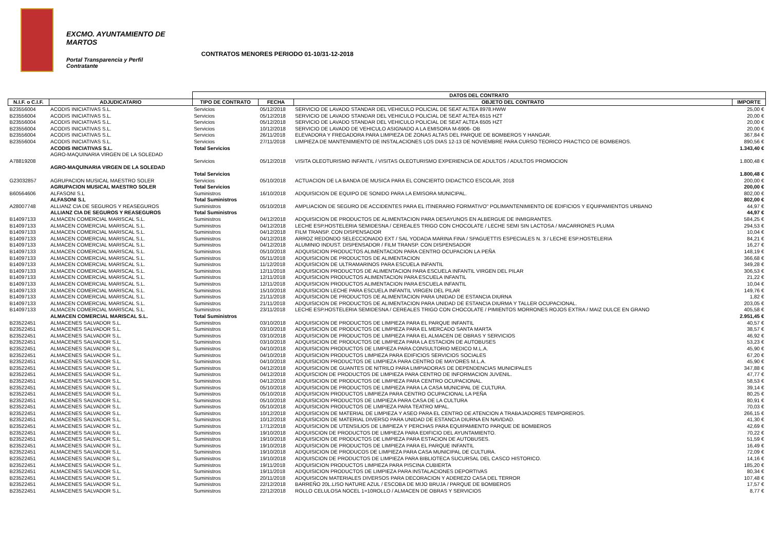EXCMO. AYUNTAMIENTO DE
MARTOS
Portal Transparencia y Perfil
Contratante
CONTRATOS MENORES PERIODO 01-10/31-12-2018
| | | DATOS DEL CONTRATO | | | |
| --- | --- | --- | --- | --- | --- |
| N.I.F. o C.I.F. | ADJUDICATARIO | TIPO DE CONTRATO | FECHA | OBJETO DEL CONTRATO | IMPORTE |
| B23556004 | ACODIS INICIATIVAS S.L. | Servicios | 05/12/2018 | SERVICIO DE LAVADO STANDAR DEL VEHICULO POLICIAL DE SEAT ALTEA 8978.HWW | 25,00 € |
| B23556004 | ACODIS INICIATIVAS S.L. | Servicios | 05/12/2018 | SERVICIO DE LAVADO STANDAR DEL VEHICULO POLICIAL DE SEAT ALTEA 6515 HZT | 20,00 € |
| B23556004 | ACODIS INICIATIVAS S.L. | Servicios | 05/12/2018 | SERVICIO DE LAVADO STANDAR DEL VEHICULO POLICIAL DE SEAT ALTEA 6505 HZT | 20,00 € |
| B23556004 | ACODIS INICIATIVAS S.L. | Servicios | 10/12/2018 | SERVICIO DE LAVADO DE VEHICULO ASIGNADO A LA EMISORA M-6906- OB | 20,00 € |
| B23556004 | ACODIS INICIATIVAS S.L. | Servicios | 26/11/2018 | ELEVADORA Y FREGADORA PARA LIMPIEZA DE ZONAS ALTAS DEL PARQUE DE BOMBEROS Y HANGAR. | 367,84 € |
| B23556004 | ACODIS INICIATIVAS S.L. | Servicios | 27/11/2018 | LIMPIEZA DE MANTENIMIENTO DE INSTALACIONES LOS DIAS 12-13 DE NOVIEMBRE PARA CURSO TEORICO PRACTICO DE BOMBEROS. | 890,56 € |
| | ACODIS INICIATIVAS S.L. | Total Servicios | | | 1.343,40 € |
| | AGRO-MAQUINARIA VIRGEN DE LA SOLEDAD | | | | |
| A78819208 | | Servicios | 05/12/2018 | VISITA OLEOTURISMO INFANTIL / VISITAS OLEOTURISMO EXPERIENCIA DE ADULTOS / ADULTOS PROMOCION | 1.800,48 € |
| | AGRO-MAQUINARIA VIRGEN DE LA SOLEDAD | | | | |
| | | Total Servicios | | | 1.800,48 € |
| G23032857 | AGRUPACION MUSICAL MAESTRO SOLER | Servicios | 05/10/2018 | ACTUACION DE LA BANDA DE MUSICA PARA EL CONCIERTO DIDACTICO ESCOLAR, 2018 | 200,00 € |
| | AGRUPACION MUSICAL MAESTRO SOLER | Total Servicios | | | 200,00 € |
| B60564606 | ALFASONI S.L | Suministros | 16/10/2018 | ADQUISICION DE EQUIPO DE SONIDO PARA LA EMISORA MUNICIPAL. | 802,00 € |
| | ALFASONI S.L | Total Suministros | | | 802,00 € |
| A28007748 | ALLIANZ CIA DE SEGUROS Y REASEGUROS | Suministros | 05/10/2018 | AMPLIACION DE SEGURO DE ACCIDENTES PARA EL ITINERARIO FORMATIVO" POLIMANTENIMIENTO DE EDIFICIOS Y EQUIPAMIENTOS URBANO | 44,97 € |
| | ALLIANZ CIA DE SEGUROS Y REASEGUROS | Total Suministros | | | 44,97 € |
| B14097133 | ALMACEN COMERCIAL MARISCAL S.L. | Suministros | 04/12/2018 | ADQUISICION DE PRODUCTOS DE ALIMENTACION PARA DESAYUNOS EN ALBERGUE DE INMIGRANTES. | 584,25 € |
| B14097133 | ALMACEN COMERCIAL MARISCAL S.L. | Suministros | 04/12/2018 | LECHE ESP.HOSTELERIA SEMIDESNA / CEREALES TRIGO CON CHOCOLATE / LECHE SEMI SIN LACTOSA / MACARRONES PLUMA | 294,53 € |
| B14097133 | ALMACEN COMERCIAL MARISCAL S.L. | Suministros | 04/12/2018 | FILM TRANSP. CON DISPENSADOR | 10,04 € |
| B14097133 | ALMACEN COMERCIAL MARISCAL S.L. | Suministros | 04/12/2018 | ARROZ REDONDO SELECCIONADO EXT / SAL YODADA MARINA FINA / SPAGUETTIS ESPECIALES N. 3 / LECHE ESP.HOSTELERIA | 84,21 € |
| B14097133 | ALMACEN COMERCIAL MARISCAL S.L. | Suministros | 04/12/2018 | ALUMINIO INDUST. DISPENSADOR / FILM TRANSP. CON DISPENSADOR | 16,27 € |
| B14097133 | ALMACEN COMERCIAL MARISCAL S.L. | Suministros | 05/10/2018 | ADQUISICION PRODUCTOS ALIMENTACION PARA CENTRO OCUPACION LA PEÑA | 148,19 € |
| B14097133 | ALMACEN COMERCIAL MARISCAL S.L. | Suministros | 05/11/2018 | ADQUISICION DE PRODUCTOS DE ALIMENTACION | 366,68 € |
| B14097133 | ALMACEN COMERCIAL MARISCAL S.L. | Suministros | 11/12/2018 | ADQUISICION DE ULTRAMARINOS PARA ESCUELA INFANTIL | 349,28 € |
| B14097133 | ALMACEN COMERCIAL MARISCAL S.L. | Suministros | 12/11/2018 | ADQUISICION PRODUCTOS DE ALIMENTACION PARA ESCUELA INFANTIL VIRGEN DEL PILAR | 306,53 € |
| B14097133 | ALMACEN COMERCIAL MARISCAL S.L. | Suministros | 12/11/2018 | ADQUISICION PRODUCTOS ALIMENTACION PARA ESCUELA INFANTIL | 21,22 € |
| B14097133 | ALMACEN COMERCIAL MARISCAL S.L. | Suministros | 12/11/2018 | ADQUISICION PRODUCTOS ALIMENTACION PARA ESCUELA INFANTIL | 10,04 € |
| B14097133 | ALMACEN COMERCIAL MARISCAL S.L. | Suministros | 15/10/2018 | ADQUISICION LECHE PARA ESCUELA INFANTIL VIRGEN DEL PILAR | 149,76 € |
| B14097133 | ALMACEN COMERCIAL MARISCAL S.L. | Suministros | 21/11/2018 | ADQUISICION DE PRODUCTOS DE ALIMENTACION PARA UNIDAD DE ESTANCIA DIURNA | 1,82 € |
| B14097133 | ALMACEN COMERCIAL MARISCAL S.L. | Suministros | 21/11/2018 | ADQUISICION DE PRODUCTOS DE ALIMENTACION PARA UNIDAD DE ESTANCIA DIURMA Y TALLER OCUPACIONAL. | 203,05 € |
| B14097133 | ALMACEN COMERCIAL MARISCAL S.L. | Suministros | 23/11/2018 | LECHE ESP.HOSTELERIA SEMIDESNA / CEREALES TRIGO CON CHOCOLATE / PIMIENTOS MORRONES ROJOS EXTRA / MAIZ DULCE EN GRANO | 405,58 € |
| | ALMACEN COMERCIAL MARISCAL S.L. | Total Suministros | | | 2.951,45 € |
| B23522451 | ALMACENES SALVADOR S.L. | Suministros | 03/10/2018 | ADQUISICION DE PRODUCTOS DE LIMPIEZA PARA EL PARQUE INFANTIL | 40,57 € |
| B23522451 | ALMACENES SALVADOR S.L. | Suministros | 03/10/2018 | ADQUISICION DE PRODUCTOS DE LIMPIEZA PARA EL MERCADO SANTA MARTA | 38,57 € |
| B23522451 | ALMACENES SALVADOR S.L. | Suministros | 03/10/2018 | ADQUISICION DE PRODUCTOS DE LIMPIEZA PARA EL ALMACEN DE OBRAS Y SERVICIOS | 46,92 € |
| B23522451 | ALMACENES SALVADOR S.L. | Suministros | 03/10/2018 | ADQUISICION DE PRODUCTOS DE LIMPIEZA PARA LA ESTACION DE AUTOBUSES | 53,23 € |
| B23522451 | ALMACENES SALVADOR S.L. | Suministros | 04/10/2018 | ADQUISICION PRODUCTOS DE LIMPIEZA PARA CONSULTORIO MEDICO M.L.A. | 45,90 € |
| B23522451 | ALMACENES SALVADOR S.L. | Suministros | 04/10/2018 | ADQUISICION PRODUCTOS LIMPIEZA PARA EDIFICIOS SERVICIOS SOCIALES | 67,20 € |
| B23522451 | ALMACENES SALVADOR S.L. | Suministros | 04/10/2018 | ADQUISICION PRODUCTOS DE LIMPIEZA PARA CENTRO DE MAYORES M.L.A. | 45,90 € |
| B23522451 | ALMACENES SALVADOR S.L. | Suministros | 04/12/2018 | ADQUISICION DE GUANTES DE NITRILO PARA LIMPIADORAS DE DEPENDENCIAS MUNICIPALES | 347,88 € |
| B23522451 | ALMACENES SALVADOR S.L. | Suministros | 04/12/2018 | ADQUISCION DE PRODUCTOS DE LIMPIEZA PARA CENTRO DE INFORMACION JUVENIL. | 47,77 € |
| B23522451 | ALMACENES SALVADOR S.L. | Suministros | 04/12/2018 | ADQUISICION DE PRODUCTOS DE LIMPIEZA PARA CENTRO OCUPACIONAL. | 58,53 € |
| B23522451 | ALMACENES SALVADOR S.L. | Suministros | 05/10/2018 | ADQUISICION DE PRODUCTOS DE LIMPIEZA PARA LA CASA MUNICIPAL DE CULTURA. | 39,14 € |
| B23522451 | ALMACENES SALVADOR S.L. | Suministros | 05/10/2018 | ADQUISICION PRODUCTOS LIMPIEZA PARA CENTRO OCUPACIONAL LA PEÑA | 80,25 € |
| B23522451 | ALMACENES SALVADOR S.L. | Suministros | 05/10/2018 | ADQUISICION PRODUCTOS DE LIMPIEZA PARA CASA DE LA CULTURA | 80,91 € |
| B23522451 | ALMACENES SALVADOR S.L. | Suministros | 05/10/2018 | ADQUISICION PRODUCTOS DE LIMPIEZA PARA TEATRO MPAL. | 70,03 € |
| B23522451 | ALMACENES SALVADOR S.L. | Suministros | 10/12/2018 | ADQUISICION DE MATERIAL DE LIMPIEZA Y ASEO PARA EL CENTRO DE ATENCION A TRABAJADORES TEMPOREROS. | 266,15 € |
| B23522451 | ALMACENES SALVADOR S.L. | Suministros | 10/12/2018 | ADQUISICION DE MATERIAL DIVERSO PARA UNIDAD DE ESTANCIA DIURNA EN NAVIDAD. | 41,30 € |
| B23522451 | ALMACENES SALVADOR S.L. | Suministros | 17/12/2018 | ADQUISICION DE UTENSILIOS DE LIMPIEZA Y PERCHAS PARA EQUIPAMIENTO PARQUE DE BOMBEROS | 42,69 € |
| B23522451 | ALMACENES SALVADOR S.L. | Suministros | 19/10/2018 | ADQUISCION DE PRODUCTOS DE LIMPIEZA PARA EDIFICIO DEL AYUNTAMIENTO. | 70,22 € |
| B23522451 | ALMACENES SALVADOR S.L. | Suministros | 19/10/2018 | ADQUISICION DE PRODUCTOS DE LIMPIEZA PARA ESTACION DE AUTOBUSES. | 51,59 € |
| B23522451 | ALMACENES SALVADOR S.L. | Suministros | 19/10/2018 | ADQUISICION DE PRODUCTOS DE LIMPIEZA PARA EL PARQUE INFANTIL | 16,49 € |
| B23522451 | ALMACENES SALVADOR S.L. | Suministros | 19/10/2018 | ADQUISICION DE PRODUCOS DE LIMPIEZA PARA CASA MUNICIPAL DE CULTURA. | 72,09 € |
| B23522451 | ALMACENES SALVADOR S.L. | Suministros | 19/10/2018 | ADQUISCION DE PRODUCTOS DE LIMPIEZA PARA BIBLIOTECA SUCURSAL DEL CASCO HISTORICO. | 14,16 € |
| B23522451 | ALMACENES SALVADOR S.L. | Suministros | 19/11/2018 | ADQUISICION PRODUCTOS LIMPIEZA PARA PISCINA CUBIERTA | 185,20 € |
| B23522451 | ALMACENES SALVADOR S.L. | Suministros | 19/11/2018 | ADQUISICION PRODUCTOS DE LIMPIEZA PARA INSTALACIONES DEPORTIVAS | 80,34 € |
| B23522451 | ALMACENES SALVADOR S.L. | Suministros | 20/11/2018 | ADQUISICON MATERIALES DIVERSOS PARA DECORACION Y ADEREZO CASA DEL TERROR | 107,48 € |
| B23522451 | ALMACENES SALVADOR S.L. | Suministros | 22/12/2018 | BARREÑO 20L.LISO NATURE AZUL / ESCOBA DE MIJO BRUJA / PARQUE DE BOMBEROS | 17,57 € |
| B23522451 | ALMACENES SALVADOR S.L. | Suministros | 22/12/2018 | ROLLO CELULOSA NOCEL 1=10ROLLO / ALMACEN DE OBRAS Y SERVICIOS | 8,77 € |